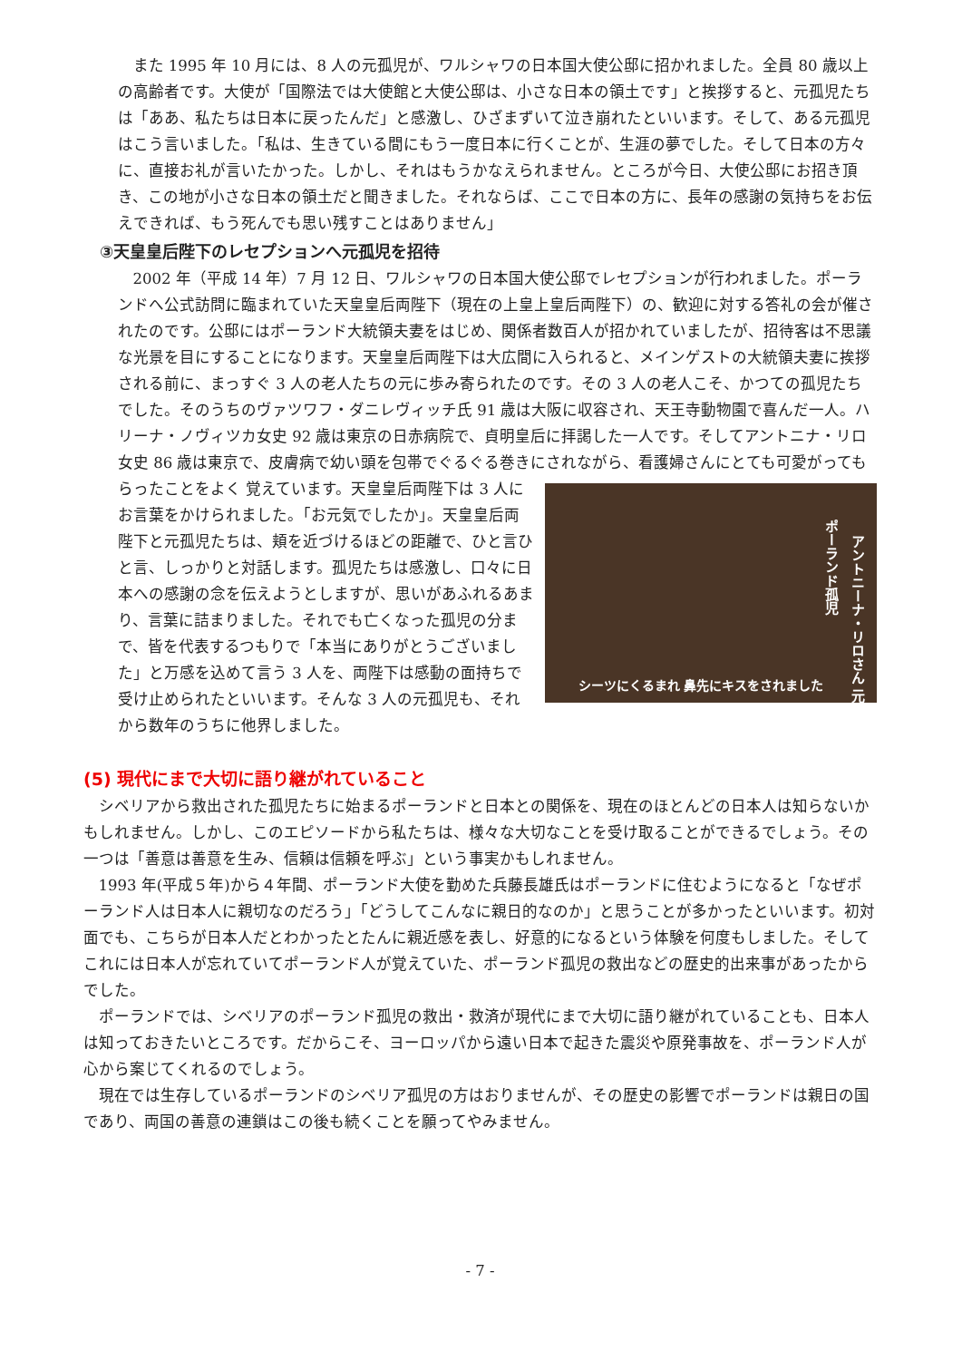また 1995 年 10 月には、8 人の元孤児が、ワルシャワの日本国大使公邸に招かれました。全員 80 歳以上の高齢者です。大使が「国際法では大使館と大使公邸は、小さな日本の領土です」と挨拶すると、元孤児たちは「ああ、私たちは日本に戻ったんだ」と感激し、ひざまずいて泣き崩れたといいます。そして、ある元孤児はこう言いました。「私は、生きている間にもう一度日本に行くことが、生涯の夢でした。そして日本の方々に、直接お礼が言いたかった。しかし、それはもうかなえられません。ところが今日、大使公邸にお招き頂き、この地が小さな日本の領土だと聞きました。それならば、ここで日本の方に、長年の感謝の気持ちをお伝えできれば、もう死んでも思い残すことはありません」
③天皇皇后陛下のレセプションへ元孤児を招待
2002 年（平成 14 年）7 月 12 日、ワルシャワの日本国大使公邸でレセプションが行われました。ポーランドへ公式訪問に臨まれていた天皇皇后両陛下（現在の上皇上皇后両陛下）の、歓迎に対する答礼の会が催されたのです。公邸にはポーランド大統領夫妻をはじめ、関係者数百人が招かれていましたが、招待客は不思議な光景を目にすることになります。天皇皇后両陛下は大広間に入られると、メインゲストの大統領夫妻に挨拶される前に、まっすぐ 3 人の老人たちの元に歩み寄られたのです。その 3 人の老人こそ、かつての孤児たちでした。そのうちのヴァツワフ・ダニレヴィッチ氏 91 歳は大阪に収容され、天王寺動物園で喜んだ一人。ハリーナ・ノヴィツカ女史 92 歳は東京の日赤病院で、貞明皇后に拝謁した一人です。そしてアントニナ・リロ女史 86 歳は東京で、皮膚病で幼い頭を包帯でぐるぐる巻きにされながら、看護婦さんにとても可愛がってもらったことをよく アントニーナ・リロさん 元ポーランド孤児
シーツにくるまれ 鼻先にキスをされました 覚えています。天皇皇后両陛下は 3 人にお言葉をかけられました。「お元気でしたか」。天皇皇后両陛下と元孤児たちは、頬を近づけるほどの距離で、ひと言ひと言、しっかりと対話します。孤児たちは感激し、口々に日本への感謝の念を伝えようとしますが、思いがあふれるあまり、言葉に詰まりました。それでも亡くなった孤児の分まで、皆を代表するつもりで「本当にありがとうございました」と万感を込めて言う 3 人を、両陛下は感動の面持ちで受け止められたといいます。そんな 3 人の元孤児も、それから数年のうちに他界しました。
(5) 現代にまで大切に語り継がれていること
シベリアから救出された孤児たちに始まるポーランドと日本との関係を、現在のほとんどの日本人は知らないかもしれません。しかし、このエピソードから私たちは、様々な大切なことを受け取ることができるでしょう。その一つは「善意は善意を生み、信頼は信頼を呼ぶ」という事実かもしれません。
1993 年(平成５年)から４年間、ポーランド大使を勤めた兵藤長雄氏はポーランドに住むようになると「なぜポーランド人は日本人に親切なのだろう」「どうしてこんなに親日的なのか」と思うことが多かったといいます。初対面でも、こちらが日本人だとわかったとたんに親近感を表し、好意的になるという体験を何度もしました。そしてこれには日本人が忘れていてポーランド人が覚えていた、ポーランド孤児の救出などの歴史的出来事があったからでした。
ポーランドでは、シベリアのポーランド孤児の救出・救済が現代にまで大切に語り継がれていることも、日本人は知っておきたいところです。だからこそ、ヨーロッパから遠い日本で起きた震災や原発事故を、ポーランド人が心から案じてくれるのでしょう。
現在では生存しているポーランドのシベリア孤児の方はおりませんが、その歴史の影響でポーランドは親日の国であり、両国の善意の連鎖はこの後も続くことを願ってやみません。
- 7 -